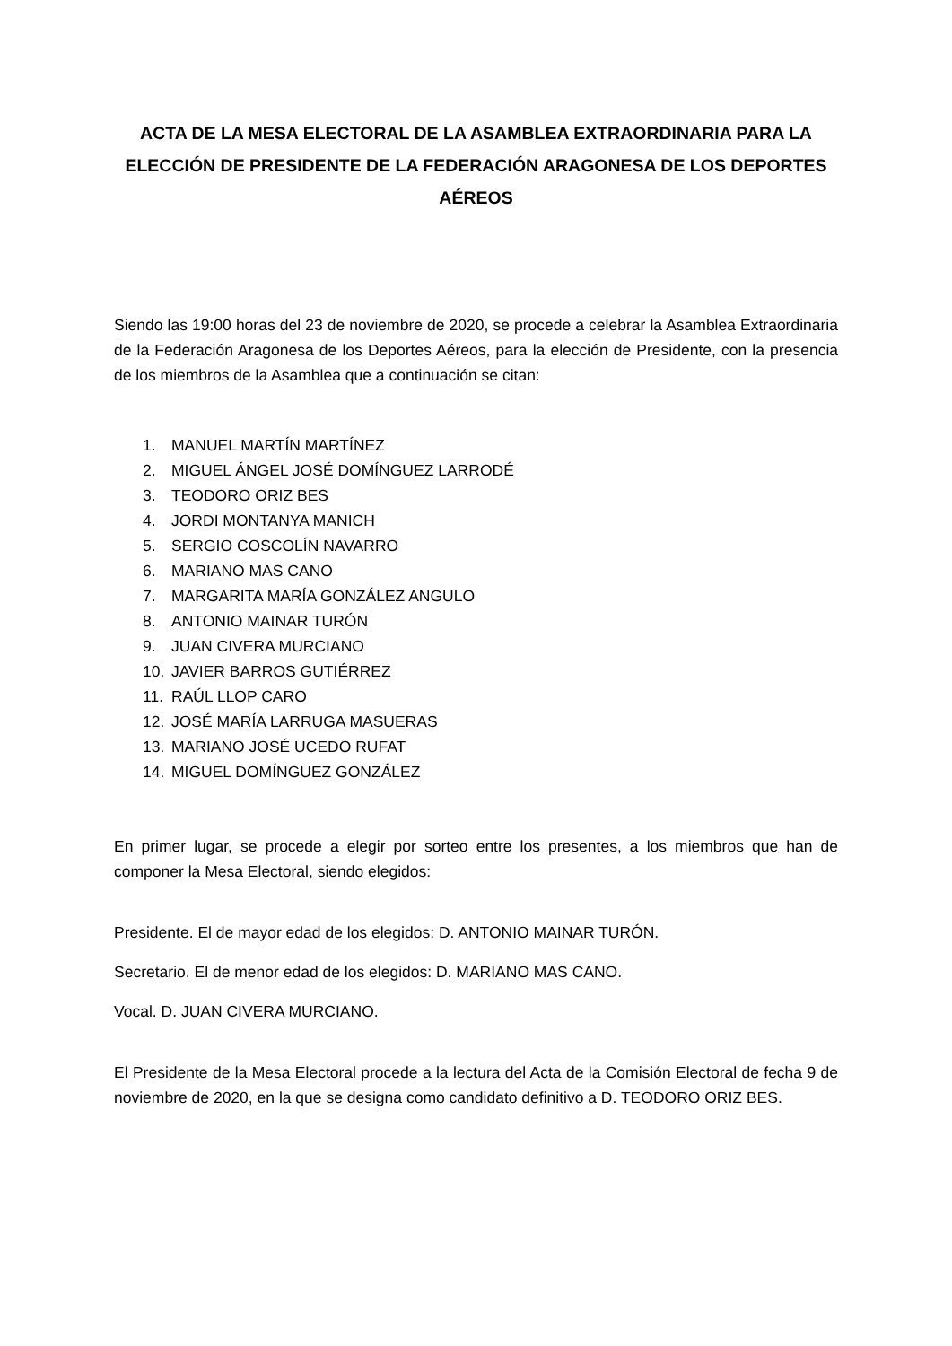ACTA DE LA MESA ELECTORAL DE LA ASAMBLEA EXTRAORDINARIA PARA LA ELECCIÓN DE PRESIDENTE DE LA FEDERACIÓN ARAGONESA DE LOS DEPORTES AÉREOS
Siendo las 19:00 horas del 23 de noviembre de 2020, se procede a celebrar la Asamblea Extraordinaria de la Federación Aragonesa de los Deportes Aéreos, para la elección de Presidente, con la presencia de los miembros de la Asamblea que a continuación se citan:
1. MANUEL MARTÍN MARTÍNEZ
2. MIGUEL ÁNGEL JOSÉ DOMÍNGUEZ LARRODÉ
3. TEODORO ORIZ BES
4. JORDI MONTANYA MANICH
5. SERGIO COSCOLÍN NAVARRO
6. MARIANO MAS CANO
7. MARGARITA MARÍA GONZÁLEZ ANGULO
8. ANTONIO MAINAR TURÓN
9. JUAN CIVERA MURCIANO
10. JAVIER BARROS GUTIÉRREZ
11. RAÚL LLOP CARO
12. JOSÉ MARÍA LARRUGA MASUERAS
13. MARIANO JOSÉ UCEDO RUFAT
14. MIGUEL DOMÍNGUEZ GONZÁLEZ
En primer lugar, se procede a elegir por sorteo entre los presentes, a los miembros que han de componer la Mesa Electoral, siendo elegidos:
Presidente. El de mayor edad de los elegidos: D. ANTONIO MAINAR TURÓN.
Secretario. El de menor edad de los elegidos: D. MARIANO MAS CANO.
Vocal. D. JUAN CIVERA MURCIANO.
El Presidente de la Mesa Electoral procede a la lectura del Acta de la Comisión Electoral de fecha 9 de noviembre de 2020, en la que se designa como candidato definitivo a D. TEODORO ORIZ BES.